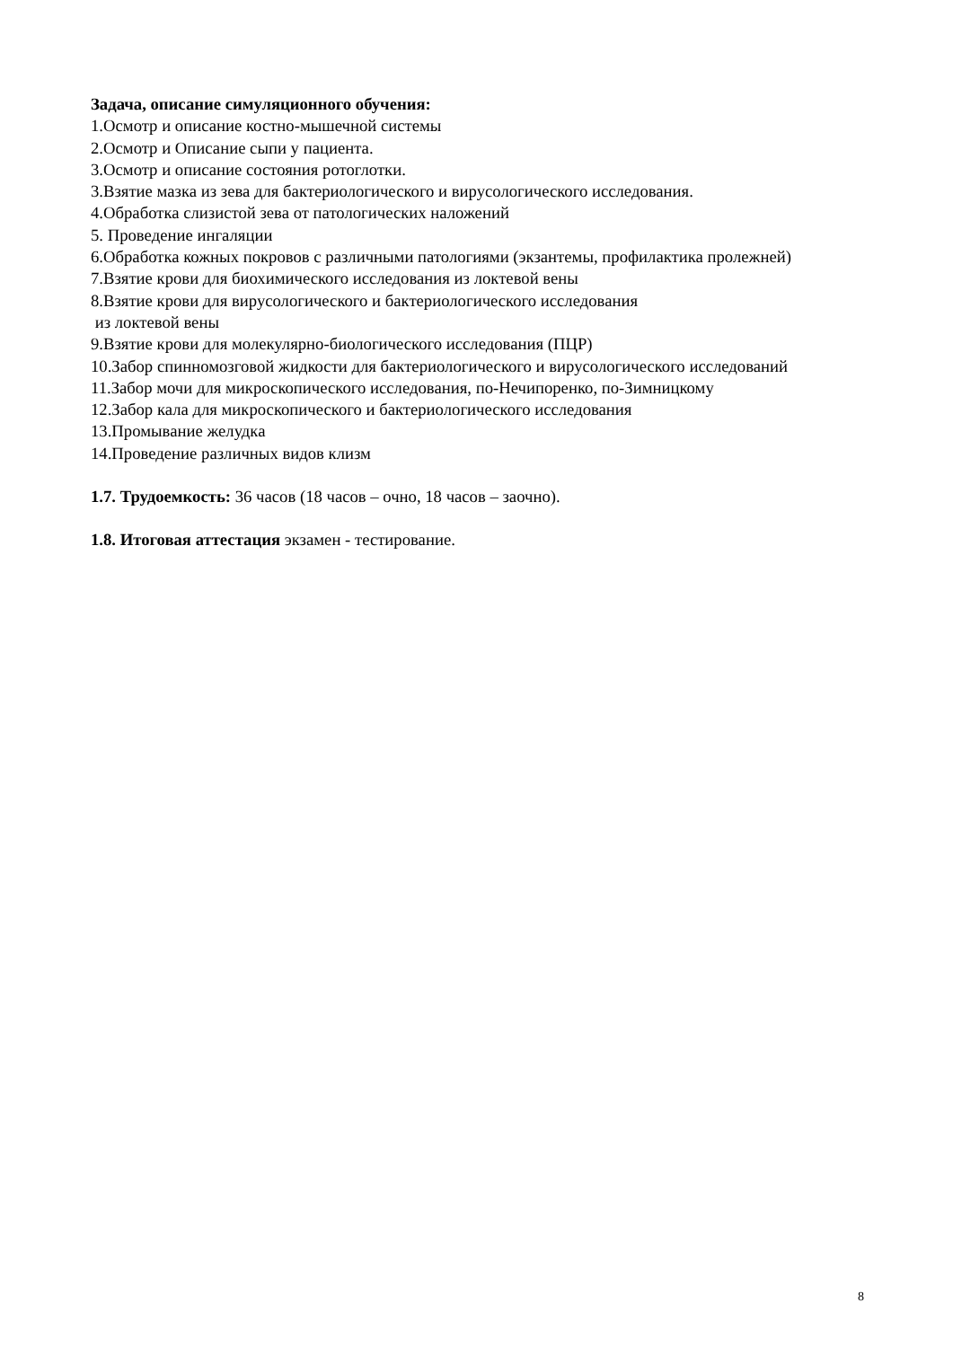Задача, описание симуляционного обучения:
1.Осмотр и описание костно-мышечной системы
2.Осмотр и Описание сыпи у пациента.
3.Осмотр и описание состояния ротоглотки.
3.Взятие мазка из зева для бактериологического и вирусологического исследования.
4.Обработка слизистой зева от патологических наложений
5. Проведение ингаляции
6.Обработка кожных покровов с различными патологиями (экзантемы, профилактика пролежней)
7.Взятие крови для биохимического исследования из локтевой вены
8.Взятие крови для вирусологического и бактериологического исследования
из локтевой вены
9.Взятие крови для молекулярно-биологического исследования (ПЦР)
10.Забор спинномозговой жидкости для бактериологического и вирусологического исследований
11.Забор мочи для микроскопического исследования, по-Нечипоренко, по-Зимницкому
12.Забор кала для микроскопического и бактериологического исследования
13.Промывание желудка
14.Проведение различных видов клизм
1.7. Трудоемкость: 36 часов (18 часов – очно, 18 часов – заочно).
1.8. Итоговая аттестация экзамен - тестирование.
8